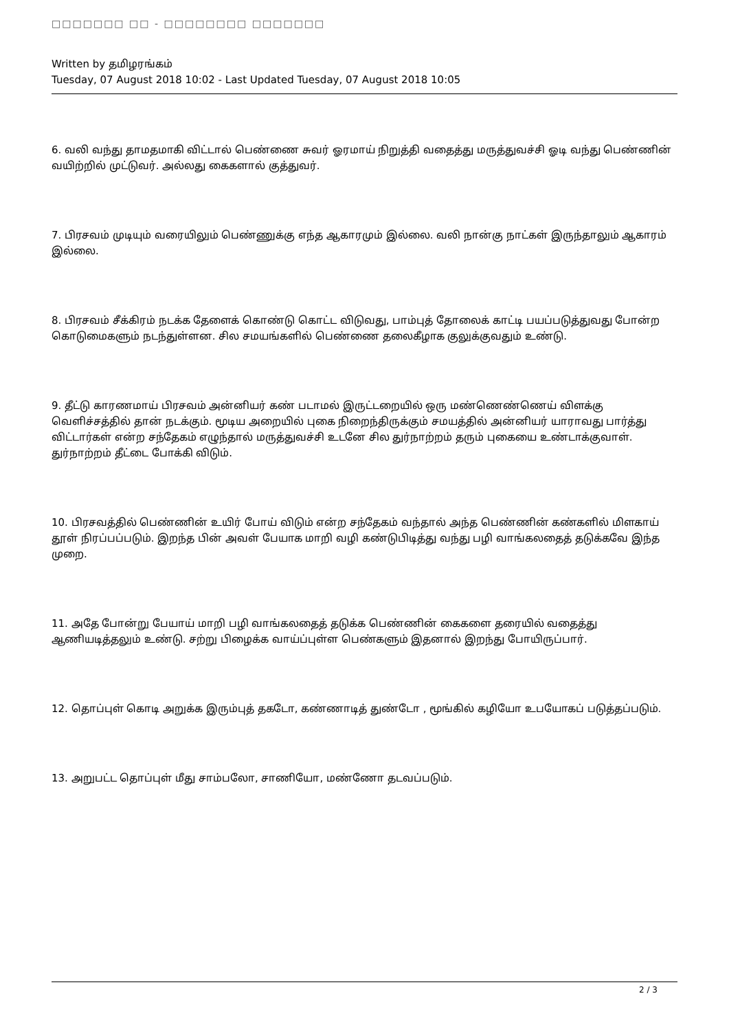□□□□□□□ □□ - □□□□□□□□ □□□□□□□
Written by தமிழரங்கம்
Tuesday, 07 August 2018 10:02 - Last Updated Tuesday, 07 August 2018 10:05
6. வலி வந்து தாமதமாகி விட்டால் பெண்ணை சுவர் ஓரமாய் நிறுத்தி வதைத்து மருத்துவச்சி ஓடி வந்து பெண்ணின் வயிற்றில் முட்டுவர். அல்லது கைகளால் குத்துவர்.
7. பிரசவம் முடியும் வரையிலும் பெண்ணுக்கு எந்த ஆகாரமும் இல்லை. வலி நான்கு நாட்கள் இருந்தாலும் ஆகாரம் இல்லை.
8. பிரசவம் சீக்கிரம் நடக்க தேளைக் கொண்டு கொட்ட விடுவது, பாம்புத் தோலைக் காட்டி பயப்படுத்துவது போன்ற கொடுமைகளும் நடந்துள்ளன. சில சமயங்களில் பெண்ணை தலைகீழாக குலுக்குவதும் உண்டு.
9. தீட்டு காரணமாய் பிரசவம் அன்னியர் கண் படாமல் இருட்டறையில் ஒரு மண்ணெண்ணெய் விளக்கு வெளிச்சத்தில் தான் நடக்கும். மூடிய அறையில் புகை நிறைந்திருக்கும் சமயத்தில் அன்னியர் யாராவது பார்த்து விட்டார்கள் என்ற சந்தேகம் எழுந்தால் மருத்துவச்சி உடனே சில துர்நாற்றம் தரும் புகையை உண்டாக்குவாள். துர்நாற்றம் தீட்டை போக்கி விடும்.
10. பிரசவத்தில் பெண்ணின் உயிர் போய் விடும் என்ற சந்தேகம் வந்தால் அந்த பெண்ணின் கண்களில் மிளகாய் தூள் நிரப்பப்படும். இறந்த பின் அவள் பேயாக மாறி வழி கண்டுபிடித்து வந்து பழி வாங்கலதைத் தடுக்கவே இந்த முறை.
11. அதே போன்று பேயாய் மாறி பழி வாங்கலதைத் தடுக்க பெண்ணின் கைகளை தரையில் வதைத்து ஆணியடித்தலும் உண்டு. சற்று பிழைக்க வாய்ப்புள்ள பெண்களும் இதனால் இறந்து போயிருப்பார்.
12. தொப்புள் கொடி அறுக்க இரும்புத் தகடோ, கண்ணாடித் துண்டோ , மூங்கில் கழியோ உபயோகப் படுத்தப்படும்.
13. அறுபட்ட தொப்புள் மீது சாம்பலோ, சாணியோ, மண்ணோ தடவப்படும்.
2 / 3